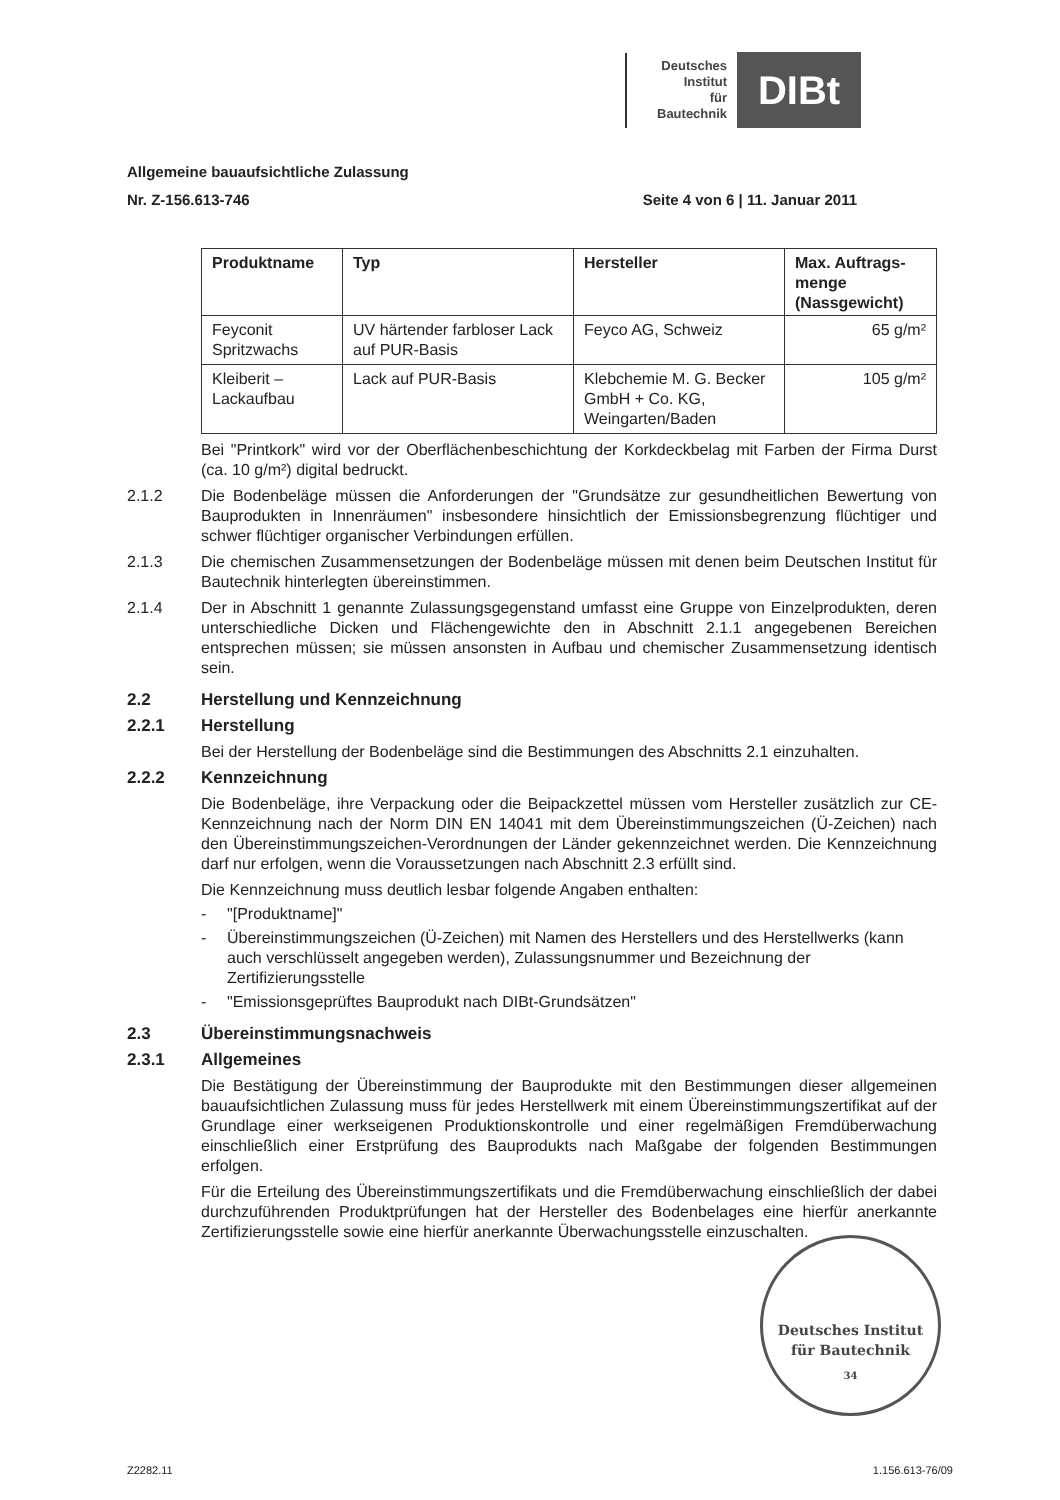Deutsches
Institut
für
Bautechnik
DIBt
Allgemeine bauaufsichtliche Zulassung
Nr. Z-156.613-746 Seite 4 von 6 | 11. Januar 2011
| Produktname | Typ | Hersteller | Max. Auftrags-menge (Nassgewicht) |
| --- | --- | --- | --- |
| Feyconit Spritzwachs | UV härtender farbloser Lack auf PUR-Basis | Feyco AG, Schweiz | 65 g/m² |
| Kleiberit – Lackaufbau | Lack auf PUR-Basis | Klebchemie M. G. Becker GmbH + Co. KG, Weingarten/Baden | 105 g/m² |
Bei "Printkork" wird vor der Oberflächenbeschichtung der Korkdeckbelag mit Farben der Firma Durst (ca. 10 g/m²) digital bedruckt.
2.1.2 Die Bodenbeläge müssen die Anforderungen der "Grundsätze zur gesundheitlichen Bewertung von Bauprodukten in Innenräumen" insbesondere hinsichtlich der Emissionsbegrenzung flüchtiger und schwer flüchtiger organischer Verbindungen erfüllen.
2.1.3 Die chemischen Zusammensetzungen der Bodenbeläge müssen mit denen beim Deutschen Institut für Bautechnik hinterlegten übereinstimmen.
2.1.4 Der in Abschnitt 1 genannte Zulassungsgegenstand umfasst eine Gruppe von Einzelprodukten, deren unterschiedliche Dicken und Flächengewichte den in Abschnitt 2.1.1 angegebenen Bereichen entsprechen müssen; sie müssen ansonsten in Aufbau und chemischer Zusammensetzung identisch sein.
2.2 Herstellung und Kennzeichnung
2.2.1 Herstellung
Bei der Herstellung der Bodenbeläge sind die Bestimmungen des Abschnitts 2.1 einzuhalten.
2.2.2 Kennzeichnung
Die Bodenbeläge, ihre Verpackung oder die Beipackzettel müssen vom Hersteller zusätzlich zur CE-Kennzeichnung nach der Norm DIN EN 14041 mit dem Übereinstimmungszeichen (Ü-Zeichen) nach den Übereinstimmungszeichen-Verordnungen der Länder gekennzeichnet werden. Die Kennzeichnung darf nur erfolgen, wenn die Voraussetzungen nach Abschnitt 2.3 erfüllt sind.
Die Kennzeichnung muss deutlich lesbar folgende Angaben enthalten:
- "[Produktname]"
- Übereinstimmungszeichen (Ü-Zeichen) mit Namen des Herstellers und des Herstellwerks (kann auch verschlüsselt angegeben werden), Zulassungsnummer und Bezeichnung der Zertifizierungsstelle
- "Emissionsgeprüftes Bauprodukt nach DIBt-Grundsätzen"
2.3 Übereinstimmungsnachweis
2.3.1 Allgemeines
Die Bestätigung der Übereinstimmung der Bauprodukte mit den Bestimmungen dieser allgemeinen bauaufsichtlichen Zulassung muss für jedes Herstellwerk mit einem Übereinstimmungszertifikat auf der Grundlage einer werkseigenen Produktionskontrolle und einer regelmäßigen Fremdüberwachung einschließlich einer Erstprüfung des Bauprodukts nach Maßgabe der folgenden Bestimmungen erfolgen.
Für die Erteilung des Übereinstimmungszertifikats und die Fremdüberwachung einschließlich der dabei durchzuführenden Produktprüfungen hat der Hersteller des Bodenbelages eine hierfür anerkannte Zertifizierungsstelle sowie eine hierfür anerkannte Überwachungsstelle einzuschalten.
Deutsches Institut
für Bautechnik
34
Z2282.11 1.156.613-76/09